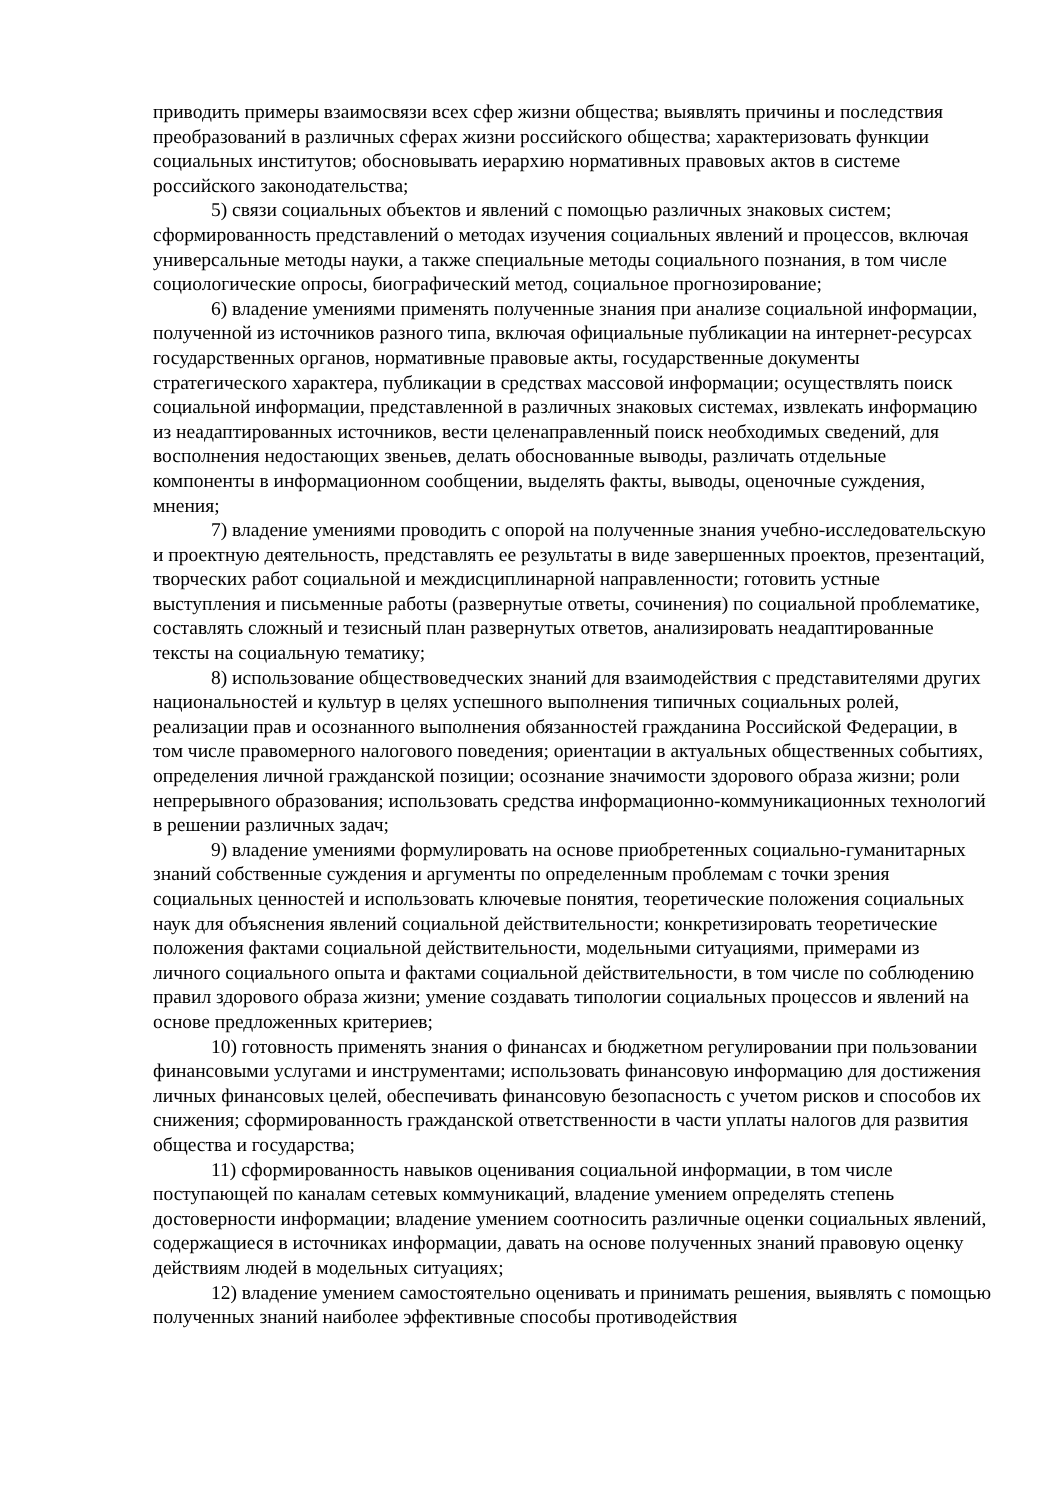приводить примеры взаимосвязи всех сфер жизни общества; выявлять причины и последствия преобразований в различных сферах жизни российского общества; характеризовать функции социальных институтов; обосновывать иерархию нормативных правовых актов в системе российского законодательства;
5) связи социальных объектов и явлений с помощью различных знаковых систем; сформированность представлений о методах изучения социальных явлений и процессов, включая универсальные методы науки, а также специальные методы социального познания, в том числе социологические опросы, биографический метод, социальное прогнозирование;
6) владение умениями применять полученные знания при анализе социальной информации, полученной из источников разного типа, включая официальные публикации на интернет-ресурсах государственных органов, нормативные правовые акты, государственные документы стратегического характера, публикации в средствах массовой информации; осуществлять поиск социальной информации, представленной в различных знаковых системах, извлекать информацию из неадаптированных источников, вести целенаправленный поиск необходимых сведений, для восполнения недостающих звеньев, делать обоснованные выводы, различать отдельные компоненты в информационном сообщении, выделять факты, выводы, оценочные суждения, мнения;
7) владение умениями проводить с опорой на полученные знания учебно-исследовательскую и проектную деятельность, представлять ее результаты в виде завершенных проектов, презентаций, творческих работ социальной и междисциплинарной направленности; готовить устные выступления и письменные работы (развернутые ответы, сочинения) по социальной проблематике, составлять сложный и тезисный план развернутых ответов, анализировать неадаптированные тексты на социальную тематику;
8) использование обществоведческих знаний для взаимодействия с представителями других национальностей и культур в целях успешного выполнения типичных социальных ролей, реализации прав и осознанного выполнения обязанностей гражданина Российской Федерации, в том числе правомерного налогового поведения; ориентации в актуальных общественных событиях, определения личной гражданской позиции; осознание значимости здорового образа жизни; роли непрерывного образования; использовать средства информационно-коммуникационных технологий в решении различных задач;
9) владение умениями формулировать на основе приобретенных социально-гуманитарных знаний собственные суждения и аргументы по определенным проблемам с точки зрения социальных ценностей и использовать ключевые понятия, теоретические положения социальных наук для объяснения явлений социальной действительности; конкретизировать теоретические положения фактами социальной действительности, модельными ситуациями, примерами из личного социального опыта и фактами социальной действительности, в том числе по соблюдению правил здорового образа жизни; умение создавать типологии социальных процессов и явлений на основе предложенных критериев;
10) готовность применять знания о финансах и бюджетном регулировании при пользовании финансовыми услугами и инструментами; использовать финансовую информацию для достижения личных финансовых целей, обеспечивать финансовую безопасность с учетом рисков и способов их снижения; сформированность гражданской ответственности в части уплаты налогов для развития общества и государства;
11) сформированность навыков оценивания социальной информации, в том числе поступающей по каналам сетевых коммуникаций, владение умением определять степень достоверности информации; владение умением соотносить различные оценки социальных явлений, содержащиеся в источниках информации, давать на основе полученных знаний правовую оценку действиям людей в модельных ситуациях;
12) владение умением самостоятельно оценивать и принимать решения, выявлять с помощью полученных знаний наиболее эффективные способы противодействия